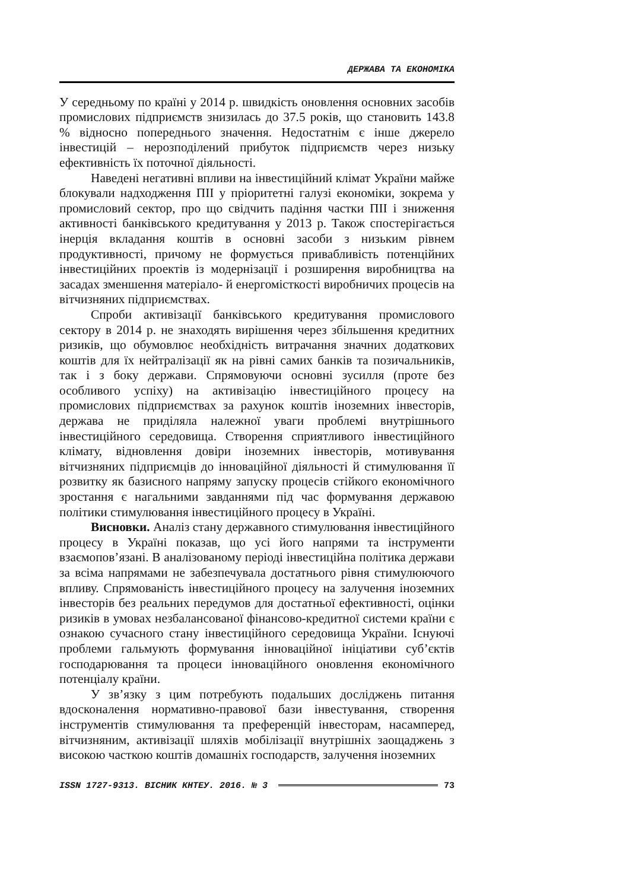ДЕРЖАВА ТА ЕКОНОМІКА
У середньому по країні у 2014 р. швидкість оновлення основних засобів промислових підприємств знизилась до 37.5 років, що становить 143.8 % відносно попереднього значення. Недостатнім є інше джерело інвестицій – нерозподілений прибуток підприємств через низьку ефективність їх поточної діяльності.
Наведені негативні впливи на інвестиційний клімат України майже блокували надходження ПІІ у пріоритетні галузі економіки, зокрема у промисловий сектор, про що свідчить падіння частки ПІІ і зниження активності банківського кредитування у 2013 р. Також спостерігається інерція вкладання коштів в основні засоби з низьким рівнем продуктивності, причому не формується привабливість потенційних інвестиційних проектів із модернізації і розширення виробництва на засадах зменшення матеріало- й енергомісткості виробничих процесів на вітчизняних підприємствах.
Спроби активізації банківського кредитування промислового сектору в 2014 р. не знаходять вирішення через збільшення кредитних ризиків, що обумовлює необхідність витрачання значних додаткових коштів для їх нейтралізації як на рівні самих банків та позичальників, так і з боку держави. Спрямовуючи основні зусилля (проте без особливого успіху) на активізацію інвестиційного процесу на промислових підприємствах за рахунок коштів іноземних інвесторів, держава не приділяла належної уваги проблемі внутрішнього інвестиційного середовища. Створення сприятливого інвестиційного клімату, відновлення довіри іноземних інвесторів, мотивування вітчизняних підприємців до інноваційної діяльності й стимулювання її розвитку як базисного напряму запуску процесів стійкого економічного зростання є нагальними завданнями під час формування державою політики стимулювання інвестиційного процесу в Україні.
Висновки. Аналіз стану державного стимулювання інвестиційного процесу в Україні показав, що усі його напрями та інструменти взаємопов’язані. В аналізованому періоді інвестиційна політика держави за всіма напрямами не забезпечувала достатнього рівня стимулюючого впливу. Спрямованість інвестиційного процесу на залучення іноземних інвесторів без реальних передумов для достатньої ефективності, оцінки ризиків в умовах незбалансованої фінансово-кредитної системи країни є ознакою сучасного стану інвестиційного середовища України. Існуючі проблеми гальмують формування інноваційної ініціативи суб’єктів господарювання та процеси інноваційного оновлення економічного потенціалу країни.
У зв’язку з цим потребують подальших досліджень питання вдосконалення нормативно-правової бази інвестування, створення інструментів стимулювання та преференцій інвесторам, насамперед, вітчизняним, активізації шляхів мобілізації внутрішніх заощаджень з високою часткою коштів домашніх господарств, залучення іноземних
ISSN 1727-9313. ВІСНИК КНТЕУ. 2016. № 3 73